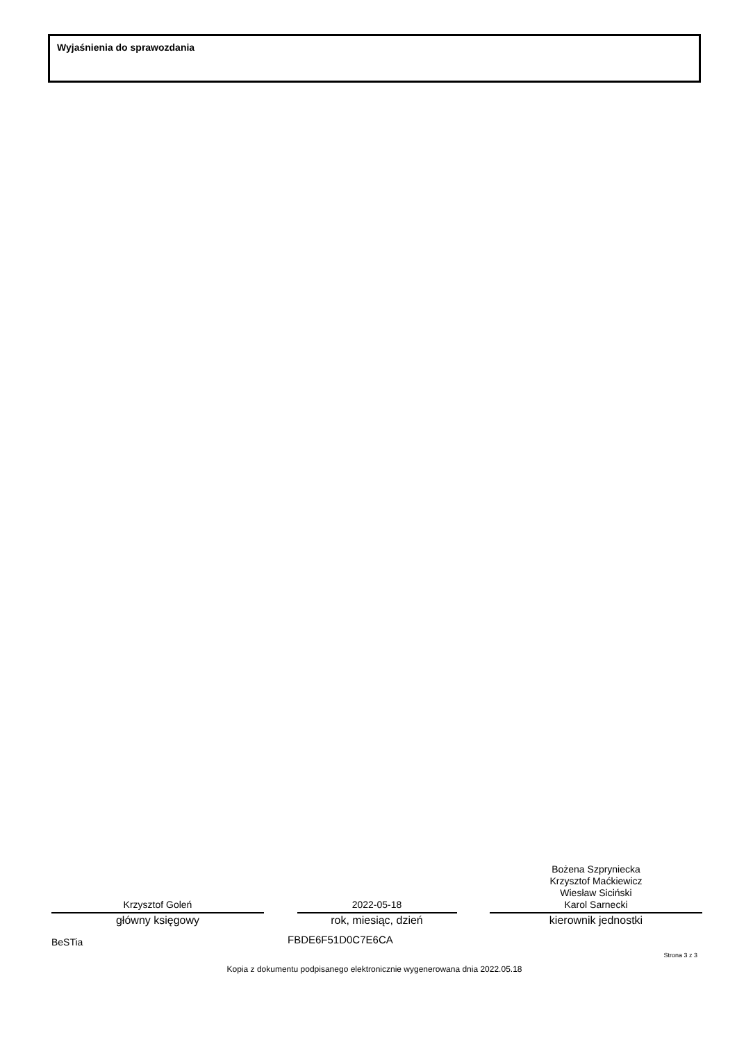Wyjaśnienia do sprawozdania
Krzysztof Goleń
główny księgowy
2022-05-18
rok, miesiąc, dzień
Bożena Szpryniecka
Krzysztof Maćkiewicz
Wiesław Siciński
Karol Sarnecki
kierownik jednostki
BeSTia FBDE6F51D0C7E6CA
Strona 3 z 3
Kopia z dokumentu podpisanego elektronicznie wygenerowana dnia 2022.05.18